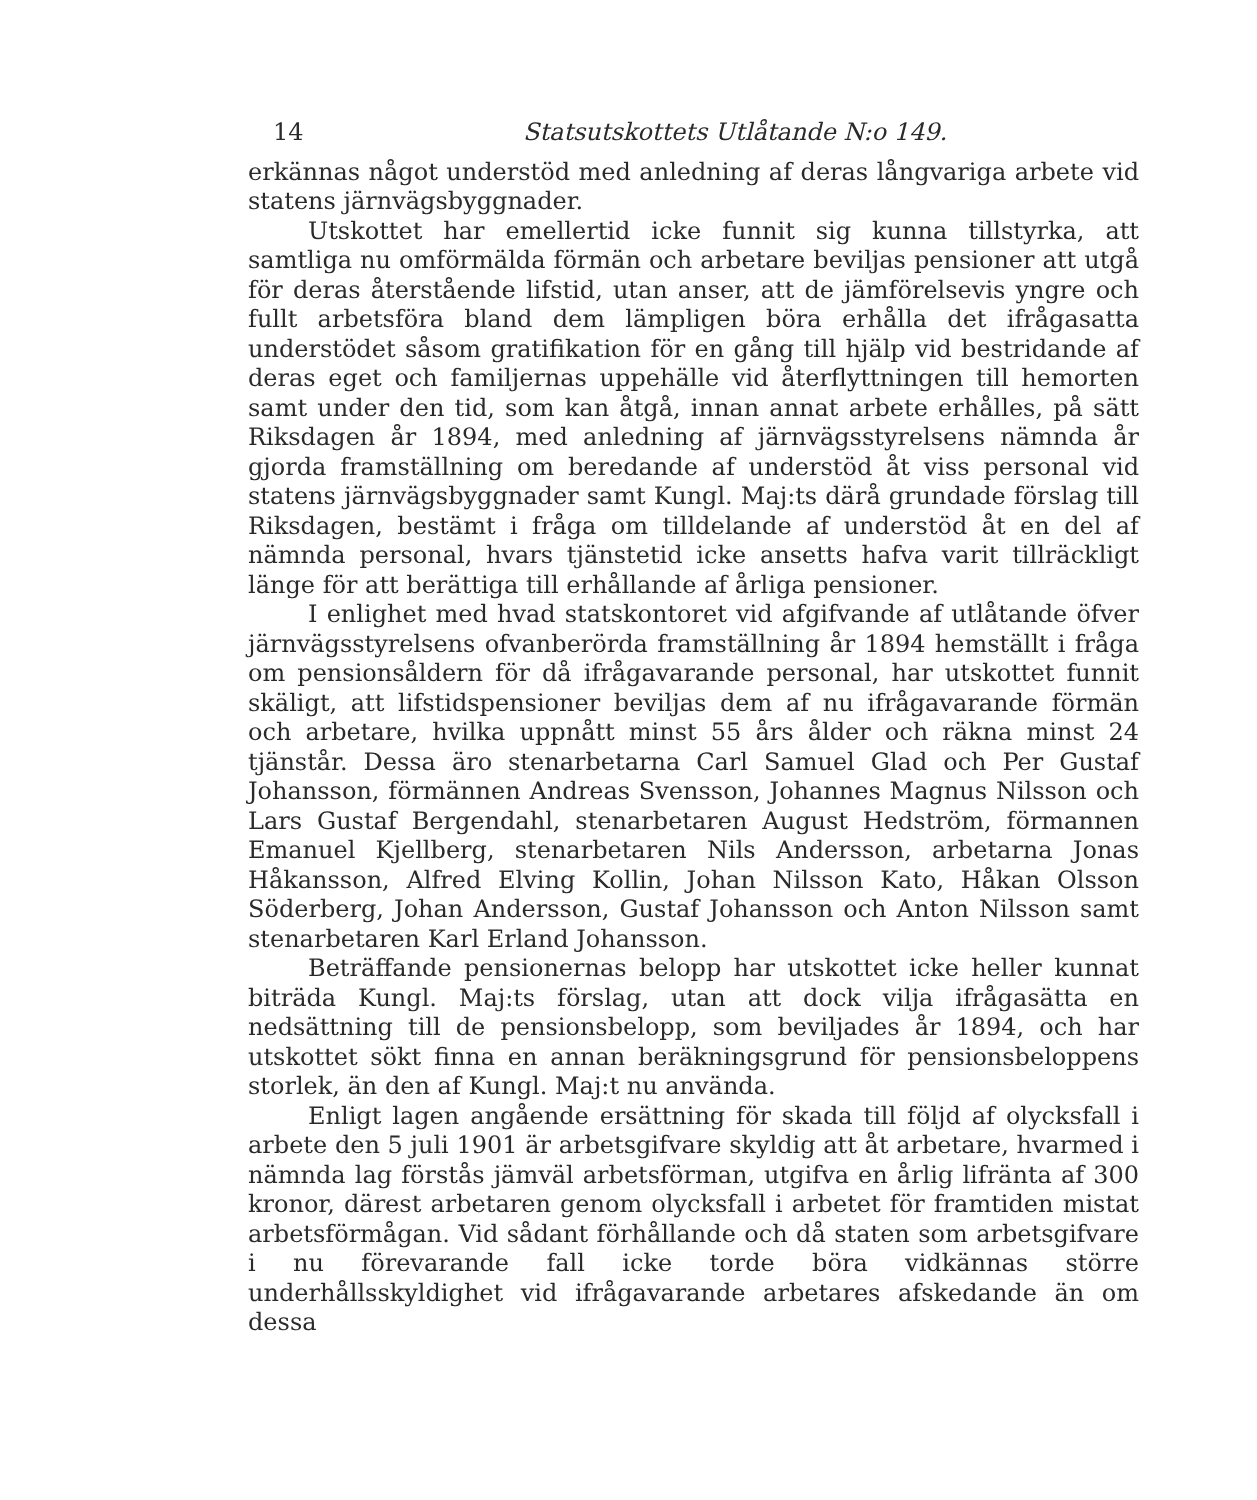14 Statsutskottets Utlåtande N:o 149.
erkännas något understöd med anledning af deras långvariga arbete vid statens järnvägsbyggnader.
Utskottet har emellertid icke funnit sig kunna tillstyrka, att samtliga nu omförmälda förmän och arbetare beviljas pensioner att utgå för deras återstående lifstid, utan anser, att de jämförelsevis yngre och fullt arbetsföra bland dem lämpligen böra erhålla det ifrågasatta understödet såsom gratifikation för en gång till hjälp vid bestridande af deras eget och familjernas uppehälle vid återflyttningen till hemorten samt under den tid, som kan åtgå, innan annat arbete erhålles, på sätt Riksdagen år 1894, med anledning af järnvägsstyrelsens nämnda år gjorda framställning om beredande af understöd åt viss personal vid statens järnvägsbyggnader samt Kungl. Maj:ts därå grundade förslag till Riksdagen, bestämt i fråga om tilldelande af understöd åt en del af nämnda personal, hvars tjänstetid icke ansetts hafva varit tillräckligt länge för att berättiga till erhållande af årliga pensioner.
I enlighet med hvad statskontoret vid afgifvande af utlåtande öfver järnvägsstyrelsens ofvanberörda framställning år 1894 hemställt i fråga om pensionsåldern för då ifrågavarande personal, har utskottet funnit skäligt, att lifstidspensioner beviljas dem af nu ifrågavarande förmän och arbetare, hvilka uppnått minst 55 års ålder och räkna minst 24 tjänstår. Dessa äro stenarbetarna Carl Samuel Glad och Per Gustaf Johansson, förmännen Andreas Svensson, Johannes Magnus Nilsson och Lars Gustaf Bergendahl, stenarbetaren August Hedström, förmannen Emanuel Kjellberg, stenarbetaren Nils Andersson, arbetarna Jonas Håkansson, Alfred Elving Kollin, Johan Nilsson Kato, Håkan Olsson Söderberg, Johan Andersson, Gustaf Johansson och Anton Nilsson samt stenarbetaren Karl Erland Johansson.
Beträffande pensionernas belopp har utskottet icke heller kunnat biträda Kungl. Maj:ts förslag, utan att dock vilja ifrågasätta en nedsättning till de pensionsbelopp, som beviljades år 1894, och har utskottet sökt finna en annan beräkningsgrund för pensionsbeloppens storlek, än den af Kungl. Maj:t nu använda.
Enligt lagen angående ersättning för skada till följd af olycksfall i arbete den 5 juli 1901 är arbetsgifvare skyldig att åt arbetare, hvarmed i nämnda lag förstås jämväl arbetsförman, utgifva en årlig lifränta af 300 kronor, därest arbetaren genom olycksfall i arbetet för framtiden mistat arbetsförmågan. Vid sådant förhållande och då staten som arbetsgifvare i nu förevarande fall icke torde böra vidkännas större underhållsskyldighet vid ifrågavarande arbetares afskedande än om dessa